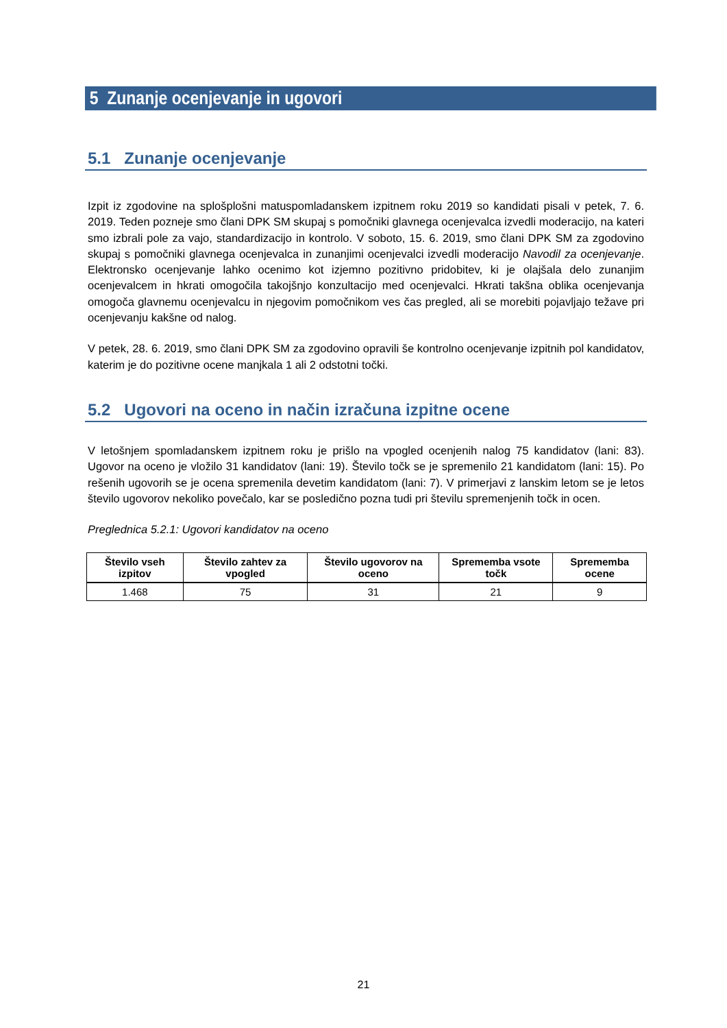5 Zunanje ocenjevanje in ugovori
5.1 Zunanje ocenjevanje
Izpit iz zgodovine na splošplošni matuspomladanskem izpitnem roku 2019 so kandidati pisali v petek, 7. 6. 2019. Teden pozneje smo člani DPK SM skupaj s pomočniki glavnega ocenjevalca izvedli moderacijo, na kateri smo izbrali pole za vajo, standardizacijo in kontrolo. V soboto, 15. 6. 2019, smo člani DPK SM za zgodovino skupaj s pomočniki glavnega ocenjevalca in zunanjimi ocenjevalci izvedli moderacijo Navodil za ocenjevanje. Elektronsko ocenjevanje lahko ocenimo kot izjemno pozitivno pridobitev, ki je olajšala delo zunanjim ocenjevalcem in hkrati omogočila takojšnjo konzultacijo med ocenjevalci. Hkrati takšna oblika ocenjevanja omogoča glavnemu ocenjevalcu in njegovim pomočnikom ves čas pregled, ali se morebiti pojavljajo težave pri ocenjevanju kakšne od nalog.
V petek, 28. 6. 2019, smo člani DPK SM za zgodovino opravili še kontrolno ocenjevanje izpitnih pol kandidatov, katerim je do pozitivne ocene manjkala 1 ali 2 odstotni točki.
5.2 Ugovori na oceno in način izračuna izpitne ocene
V letošnjem spomladanskem izpitnem roku je prišlo na vpogled ocenjenih nalog 75 kandidatov (lani: 83). Ugovor na oceno je vložilo 31 kandidatov (lani: 19). Število točk se je spremenilo 21 kandidatom (lani: 15). Po rešenih ugovorih se je ocena spremenila devetim kandidatom (lani: 7). V primerjavi z lanskim letom se je letos število ugovorov nekoliko povečalo, kar se posledično pozna tudi pri številu spremenjenih točk in ocen.
Preglednica 5.2.1: Ugovori kandidatov na oceno
| Število vseh izpitov | Število zahtev za vpogled | Število ugovorov na oceno | Sprememba vsote točk | Sprememba ocene |
| --- | --- | --- | --- | --- |
| 1.468 | 75 | 31 | 21 | 9 |
21